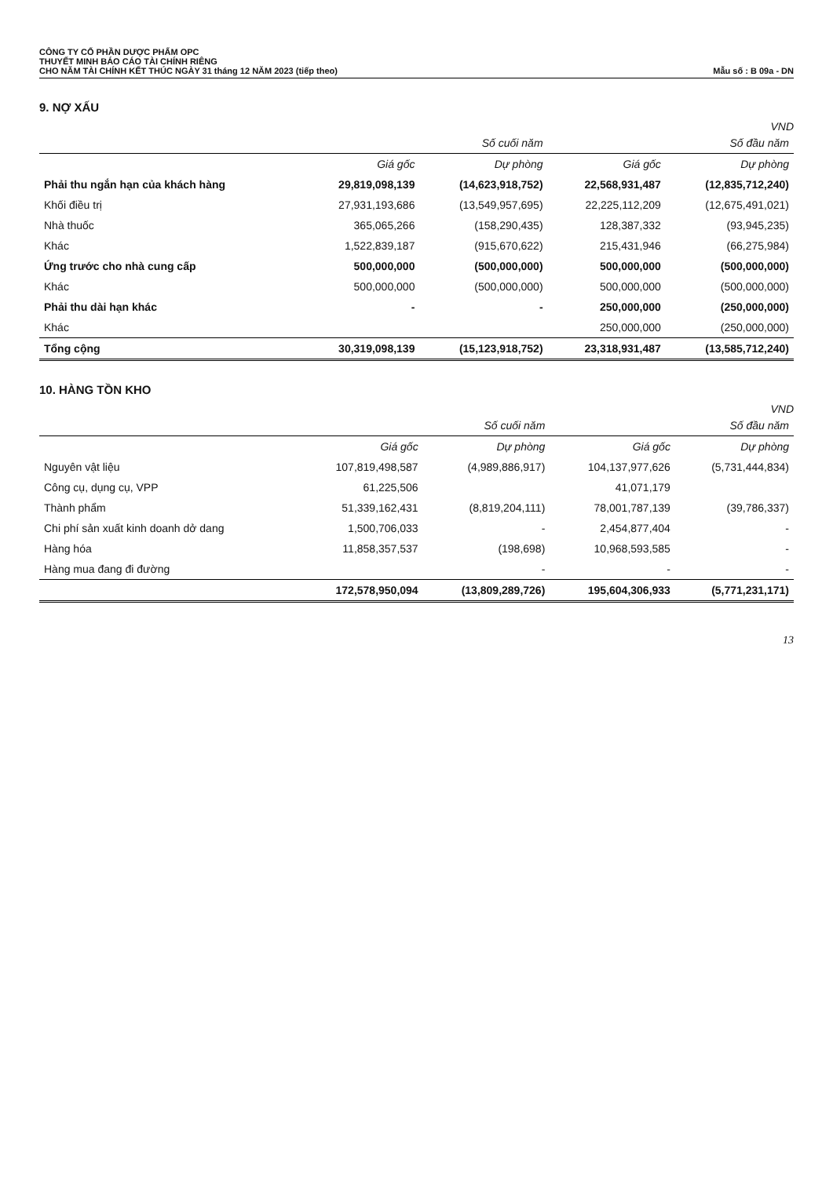CÔNG TY CỔ PHẦN DƯỢC PHẨM OPC
THUYẾT MINH BÁO CÁO TÀI CHÍNH RIÊNG
CHO NĂM TÀI CHÍNH KẾT THÚC NGÀY 31 tháng 12 NĂM 2023 (tiếp theo)
Mẫu số : B 09a - DN
9. NỢ XẤU
VND
| | Số cuối năm | | Số đầu năm | |
| --- | --- | --- | --- | --- |
| | Giá gốc | Dự phòng | Giá gốc | Dự phòng |
| Phải thu ngắn hạn của khách hàng | 29,819,098,139 | (14,623,918,752) | 22,568,931,487 | (12,835,712,240) |
| Khối điều trị | 27,931,193,686 | (13,549,957,695) | 22,225,112,209 | (12,675,491,021) |
| Nhà thuốc | 365,065,266 | (158,290,435) | 128,387,332 | (93,945,235) |
| Khác | 1,522,839,187 | (915,670,622) | 215,431,946 | (66,275,984) |
| Ứng trước cho nhà cung cấp | 500,000,000 | (500,000,000) | 500,000,000 | (500,000,000) |
| Khác | 500,000,000 | (500,000,000) | 500,000,000 | (500,000,000) |
| Phải thu dài hạn khác | - | - | 250,000,000 | (250,000,000) |
| Khác | | | 250,000,000 | (250,000,000) |
| Tổng cộng | 30,319,098,139 | (15,123,918,752) | 23,318,931,487 | (13,585,712,240) |
10. HÀNG TỒN KHO
VND
| | Số cuối năm | | Số đầu năm | |
| --- | --- | --- | --- | --- |
| | Giá gốc | Dự phòng | Giá gốc | Dự phòng |
| Nguyên vật liệu | 107,819,498,587 | (4,989,886,917) | 104,137,977,626 | (5,731,444,834) |
| Công cụ, dụng cụ, VPP | 61,225,506 | | 41,071,179 | |
| Thành phẩm | 51,339,162,431 | (8,819,204,111) | 78,001,787,139 | (39,786,337) |
| Chi phí sản xuất kinh doanh dở dang | 1,500,706,033 | - | 2,454,877,404 | - |
| Hàng hóa | 11,858,357,537 | (198,698) | 10,968,593,585 | - |
| Hàng mua đang đi đường | | - | - | - |
| | 172,578,950,094 | (13,809,289,726) | 195,604,306,933 | (5,771,231,171) |
13